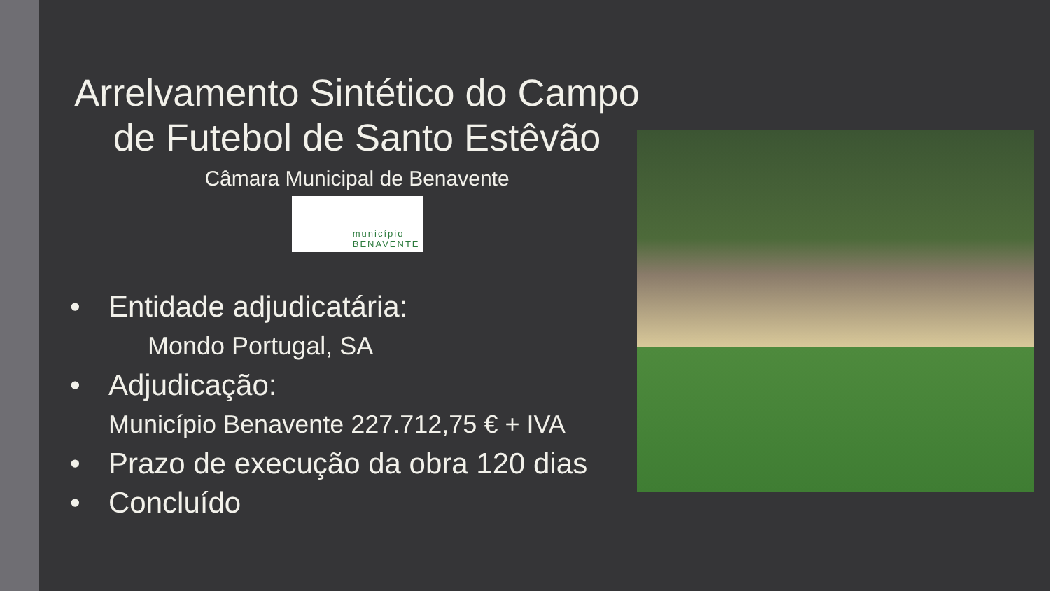Arrelvamento Sintético do Campo de Futebol de Santo Estêvão
Câmara Municipal de Benavente
município
BENAVENTE
• Entidade adjudicatária:
Mondo Portugal, SA
• Adjudicação:
Município Benavente 227.712,75 € + IVA
• Prazo de execução da obra 120 dias
• Concluído